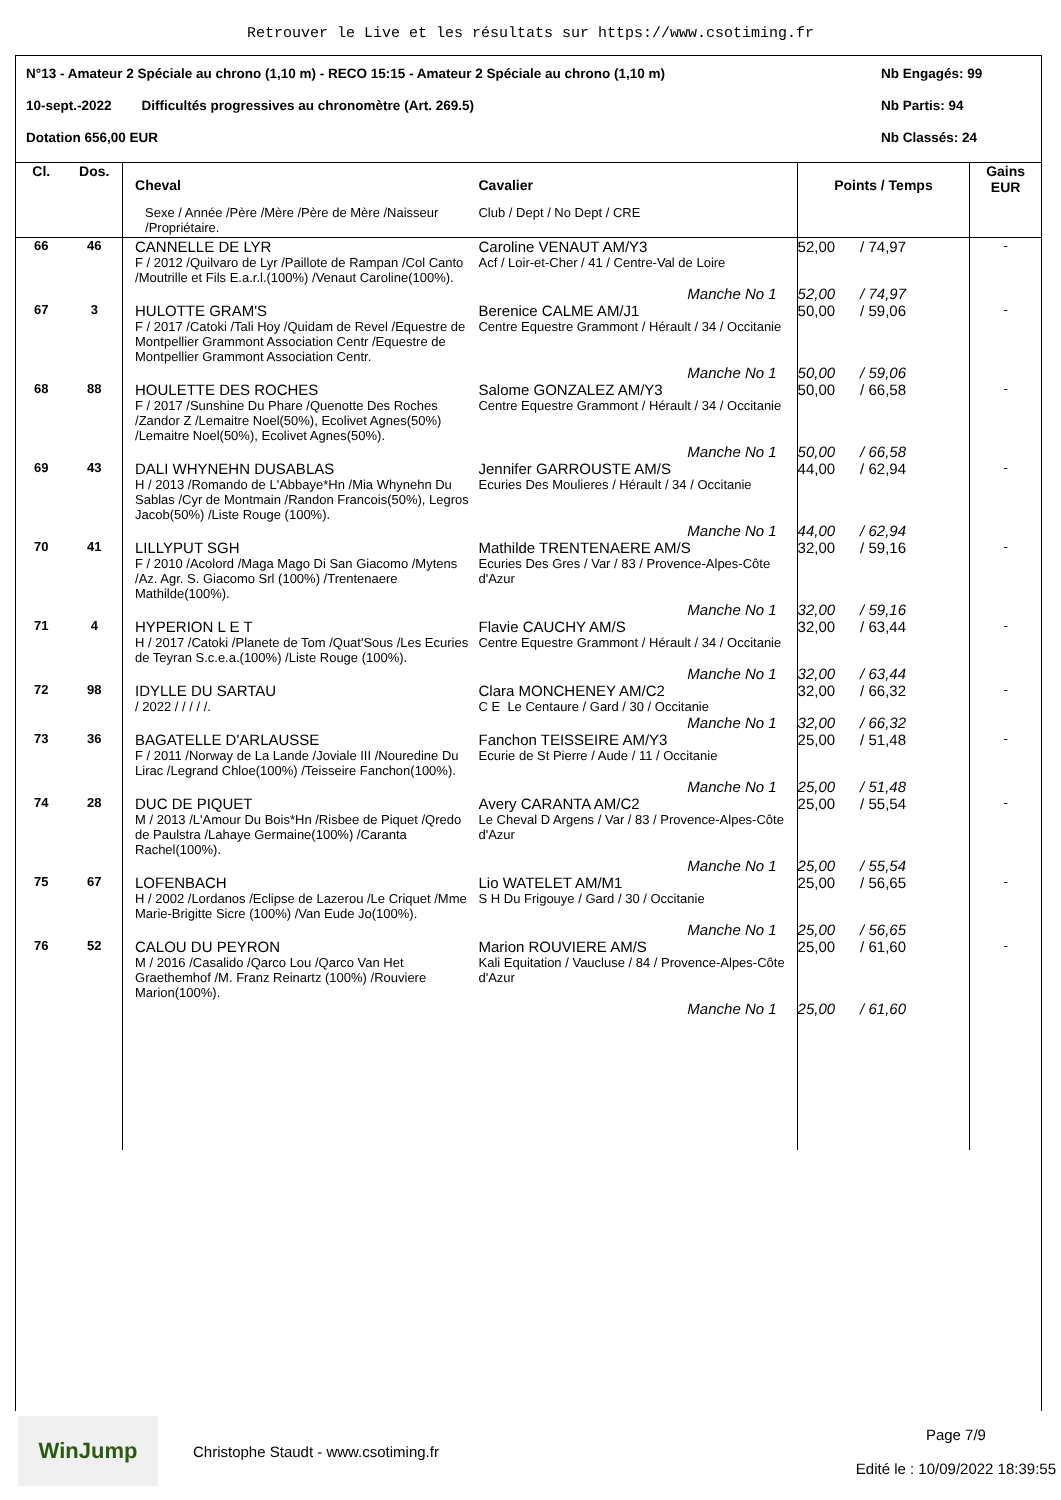Retrouver le Live et les résultats sur https://www.csotiming.fr
N°13 - Amateur 2 Spéciale au chrono (1,10 m) - RECO 15:15 - Amateur 2 Spéciale au chrono (1,10 m) Nb Engagés: 99
10-sept.-2022 Difficultés progressives au chronomètre (Art. 269.5) Nb Partis: 94
Dotation 656,00 EUR Nb Classés: 24
| Cl. | Dos. | Cheval Sexe / Année /Père /Mère /Père de Mère /Naisseur /Propriétaire. | Cavalier Club / Dept / No Dept / CRE | Points / Temps | Gains EUR |
| 66 | 46 | CANNELLE DE LYR F / 2012 /Quilvaro de Lyr /Paillote de Rampan /Col Canto /Moutrille et Fils E.a.r.l.(100%) /Venaut Caroline(100%). | Caroline VENAUT AM/Y3 Acf / Loir-et-Cher / 41 / Centre-Val de Loire | 52,00 / 74,97 | - |
| | | | Manche No 1 | 52,00 / 74,97 | |
| 67 | 3 | HULOTTE GRAM'S F / 2017 /Catoki /Tali Hoy /Quidam de Revel /Equestre de Montpellier Grammont Association Centr /Equestre de Montpellier Grammont Association Centr. | Berenice CALME AM/J1 Centre Equestre Grammont / Hérault / 34 / Occitanie | 50,00 / 59,06 | - |
| | | | Manche No 1 | 50,00 / 59,06 | |
| 68 | 88 | HOULETTE DES ROCHES F / 2017 /Sunshine Du Phare /Quenotte Des Roches /Zandor Z /Lemaitre Noel(50%), Ecolivet Agnes(50%) /Lemaitre Noel(50%), Ecolivet Agnes(50%). | Salome GONZALEZ AM/Y3 Centre Equestre Grammont / Hérault / 34 / Occitanie | 50,00 / 66,58 | - |
| | | | Manche No 1 | 50,00 / 66,58 | |
| 69 | 43 | DALI WHYNEHN DUSABLAS H / 2013 /Romando de L'Abbaye*Hn /Mia Whynehn Du Sablas /Cyr de Montmain /Randon Francois(50%), Legros Jacob(50%) /Liste Rouge (100%). | Jennifer GARROUSTE AM/S Ecuries Des Moulieres / Hérault / 34 / Occitanie | 44,00 / 62,94 | - |
| | | | Manche No 1 | 44,00 / 62,94 | |
| 70 | 41 | LILLYPUT SGH F / 2010 /Acolord /Maga Mago Di San Giacomo /Mytens /Az. Agr. S. Giacomo Srl (100%) /Trentenaere Mathilde(100%). | Mathilde TRENTENAERE AM/S Ecuries Des Gres / Var / 83 / Provence-Alpes-Côte d'Azur | 32,00 / 59,16 | - |
| | | | Manche No 1 | 32,00 / 59,16 | |
| 71 | 4 | HYPERION L E T H / 2017 /Catoki /Planete de Tom /Quat'Sous /Les Ecuries de Teyran S.c.e.a.(100%) /Liste Rouge (100%). | Flavie CAUCHY AM/S Centre Equestre Grammont / Hérault / 34 / Occitanie | 32,00 / 63,44 | - |
| | | | Manche No 1 | 32,00 / 63,44 | |
| 72 | 98 | IDYLLE DU SARTAU / 2022 / / / / /. | Clara MONCHENEY AM/C2 C E Le Centaure / Gard / 30 / Occitanie | 32,00 / 66,32 | - |
| | | | Manche No 1 | 32,00 / 66,32 | |
| 73 | 36 | BAGATELLE D'ARLAUSSE F / 2011 /Norway de La Lande /Joviale III /Nouredine Du Lirac /Legrand Chloe(100%) /Teisseire Fanchon(100%). | Fanchon TEISSEIRE AM/Y3 Ecurie de St Pierre / Aude / 11 / Occitanie | 25,00 / 51,48 | - |
| | | | Manche No 1 | 25,00 / 51,48 | |
| 74 | 28 | DUC DE PIQUET M / 2013 /L'Amour Du Bois*Hn /Risbee de Piquet /Qredo de Paulstra /Lahaye Germaine(100%) /Caranta Rachel(100%). | Avery CARANTA AM/C2 Le Cheval D Argens / Var / 83 / Provence-Alpes-Côte d'Azur | 25,00 / 55,54 | - |
| | | | Manche No 1 | 25,00 / 55,54 | |
| 75 | 67 | LOFENBACH H / 2002 /Lordanos /Eclipse de Lazerou /Le Criquet /Mme Marie-Brigitte Sicre (100%) /Van Eude Jo(100%). | Lio WATELET AM/M1 S H Du Frigouye / Gard / 30 / Occitanie | 25,00 / 56,65 | - |
| | | | Manche No 1 | 25,00 / 56,65 | |
| 76 | 52 | CALOU DU PEYRON M / 2016 /Casalido /Qarco Lou /Qarco Van Het Graethemhof /M. Franz Reinartz (100%) /Rouviere Marion(100%). | Marion ROUVIERE AM/S Kali Equitation / Vaucluse / 84 / Provence-Alpes-Côte d'Azur | 25,00 / 61,60 | - |
| | | | Manche No 1 | 25,00 / 61,60 | |
WinJump
Christophe Staudt - www.csotiming.fr
Page 7/9
Edité le : 10/09/2022 18:39:55